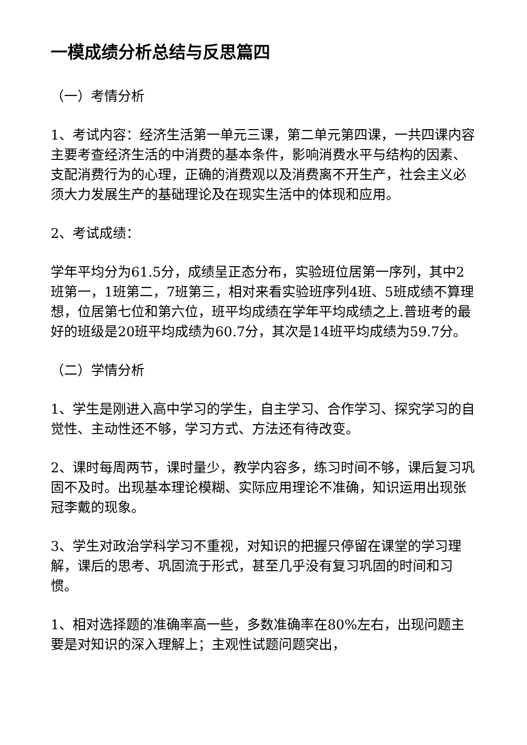一模成绩分析总结与反思篇四
（一）考情分析
1、考试内容：经济生活第一单元三课，第二单元第四课，一共四课内容主要考查经济生活的中消费的基本条件，影响消费水平与结构的因素、支配消费行为的心理，正确的消费观以及消费离不开生产，社会主义必须大力发展生产的基础理论及在现实生活中的体现和应用。
2、考试成绩：
学年平均分为61.5分，成绩呈正态分布，实验班位居第一序列，其中2班第一，1班第二，7班第三，相对来看实验班序列4班、5班成绩不算理想，位居第七位和第六位，班平均成绩在学年平均成绩之上.普班考的最好的班级是20班平均成绩为60.7分，其次是14班平均成绩为59.7分。
（二）学情分析
1、学生是刚进入高中学习的学生，自主学习、合作学习、探究学习的自觉性、主动性还不够，学习方式、方法还有待改变。
2、课时每周两节，课时量少，教学内容多，练习时间不够，课后复习巩固不及时。出现基本理论模糊、实际应用理论不准确，知识运用出现张冠李戴的现象。
3、学生对政治学科学习不重视，对知识的把握只停留在课堂的学习理解，课后的思考、巩固流于形式，甚至几乎没有复习巩固的时间和习惯。
1、相对选择题的准确率高一些，多数准确率在80%左右，出现问题主要是对知识的深入理解上；主观性试题问题突出，